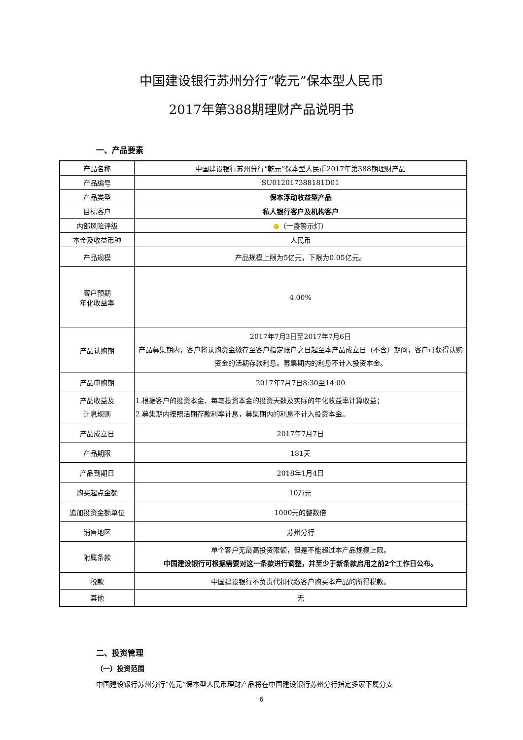中国建设银行苏州分行“乾元”保本型人民币
2017年第388期理财产品说明书
一、产品要素
| 产品名称 | 中国建设银行苏州分行“乾元”保本型人民币2017年第388期理财产品 |
| 产品编号 | SU012017388181D01 |
| 产品类型 | 保本浮动收益型产品 |
| 目标客户 | 私人银行客户及机构客户 |
| 内部风险评级 | ● （一盏警示灯） |
| 本金及收益币种 | 人民币 |
| 产品规模 | 产品规模上限为5亿元，下限为0.05亿元。 |
| 客户预期 年化收益率 | 4.00% |
| 产品认购期 | 2017年7月3日至2017年7月6日 产品募集期内，客户将认购资金缴存至客户指定账户之日起至本产品成立日（不含）期间，客户可获得认购资金的活期存款利息。募集期内的利息不计入投资本金。 |
| 产品申购期 | 2017年7月7日8:30至14:00 |
| 产品收益及 计息规则 | 1.根据客户的投资本金、每笔投资本金的投资天数及实际的年化收益率计算收益； 2.募集期内按照活期存款利率计息，募集期内的利息不计入投资本金。 |
| 产品成立日 | 2017年7月7日 |
| 产品期限 | 181天 |
| 产品到期日 | 2018年1月4日 |
| 购买起点金额 | 10万元 |
| 追加投资金额单位 | 1000元的整数倍 |
| 销售地区 | 苏州分行 |
| 附属条款 | 单个客户无最高投资限额，但是不能超过本产品规模上限。 中国建设银行可根据需要对这一条款进行调整，并至少于新条款启用之前2个工作日公布。 |
| 税款 | 中国建设银行不负责代扣代缴客户购买本产品的所得税款。 |
| 其他 | 无 |
二、投资管理
（一）投资范围
中国建设银行苏州分行“乾元”保本型人民币理财产品将在中国建设银行苏州分行指定多家下属分支
6